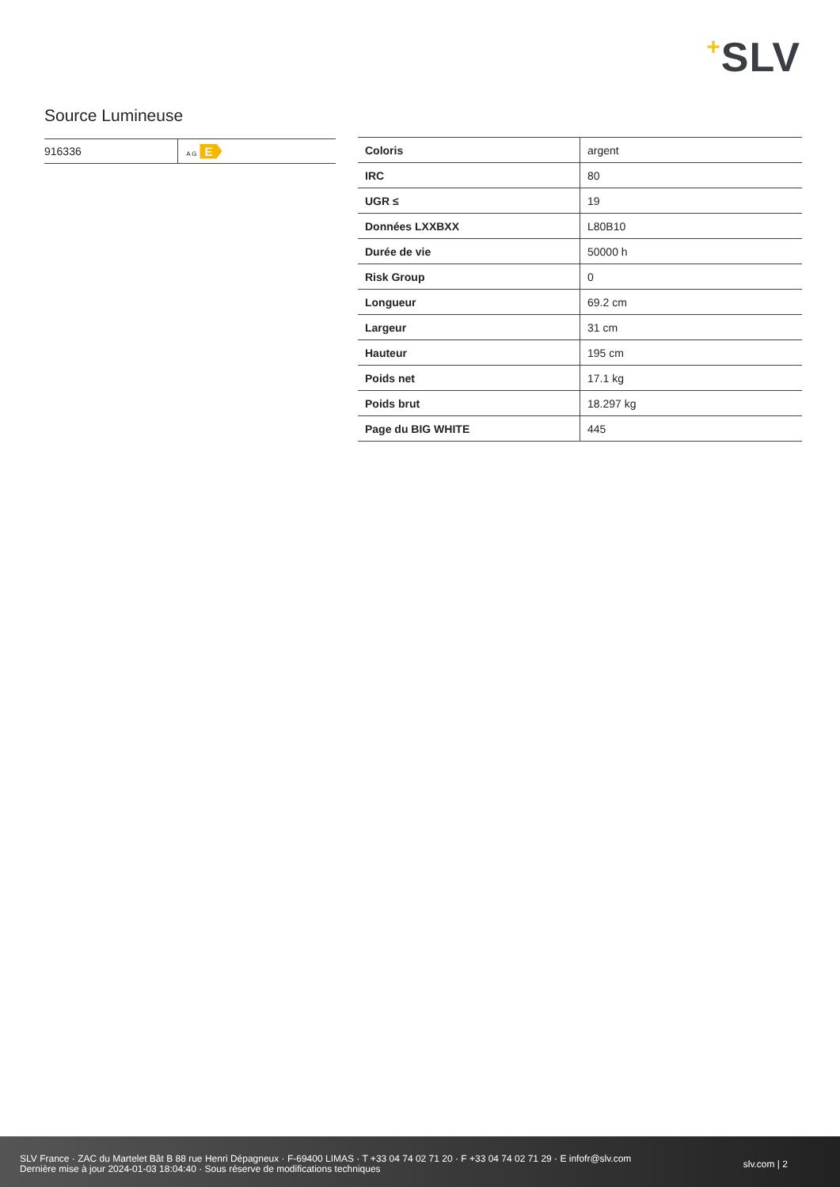+SLV
Source Lumineuse
| 916336 | A G E |
| Coloris | argent |
| IRC | 80 |
| UGR ≤ | 19 |
| Données LXXBXX | L80B10 |
| Durée de vie | 50000 h |
| Risk Group | 0 |
| Longueur | 69.2 cm |
| Largeur | 31 cm |
| Hauteur | 195 cm |
| Poids net | 17.1 kg |
| Poids brut | 18.297 kg |
| Page du BIG WHITE | 445 |
SLV France · ZAC du Martelet Bât B 88 rue Henri Dépagneux · F-69400 LIMAS · T +33 04 74 02 71 20 · F +33 04 74 02 71 29 · E infofr@slv.com
Dernière mise à jour 2024-01-03 18:04:40 · Sous réserve de modifications techniques
slv.com | 2